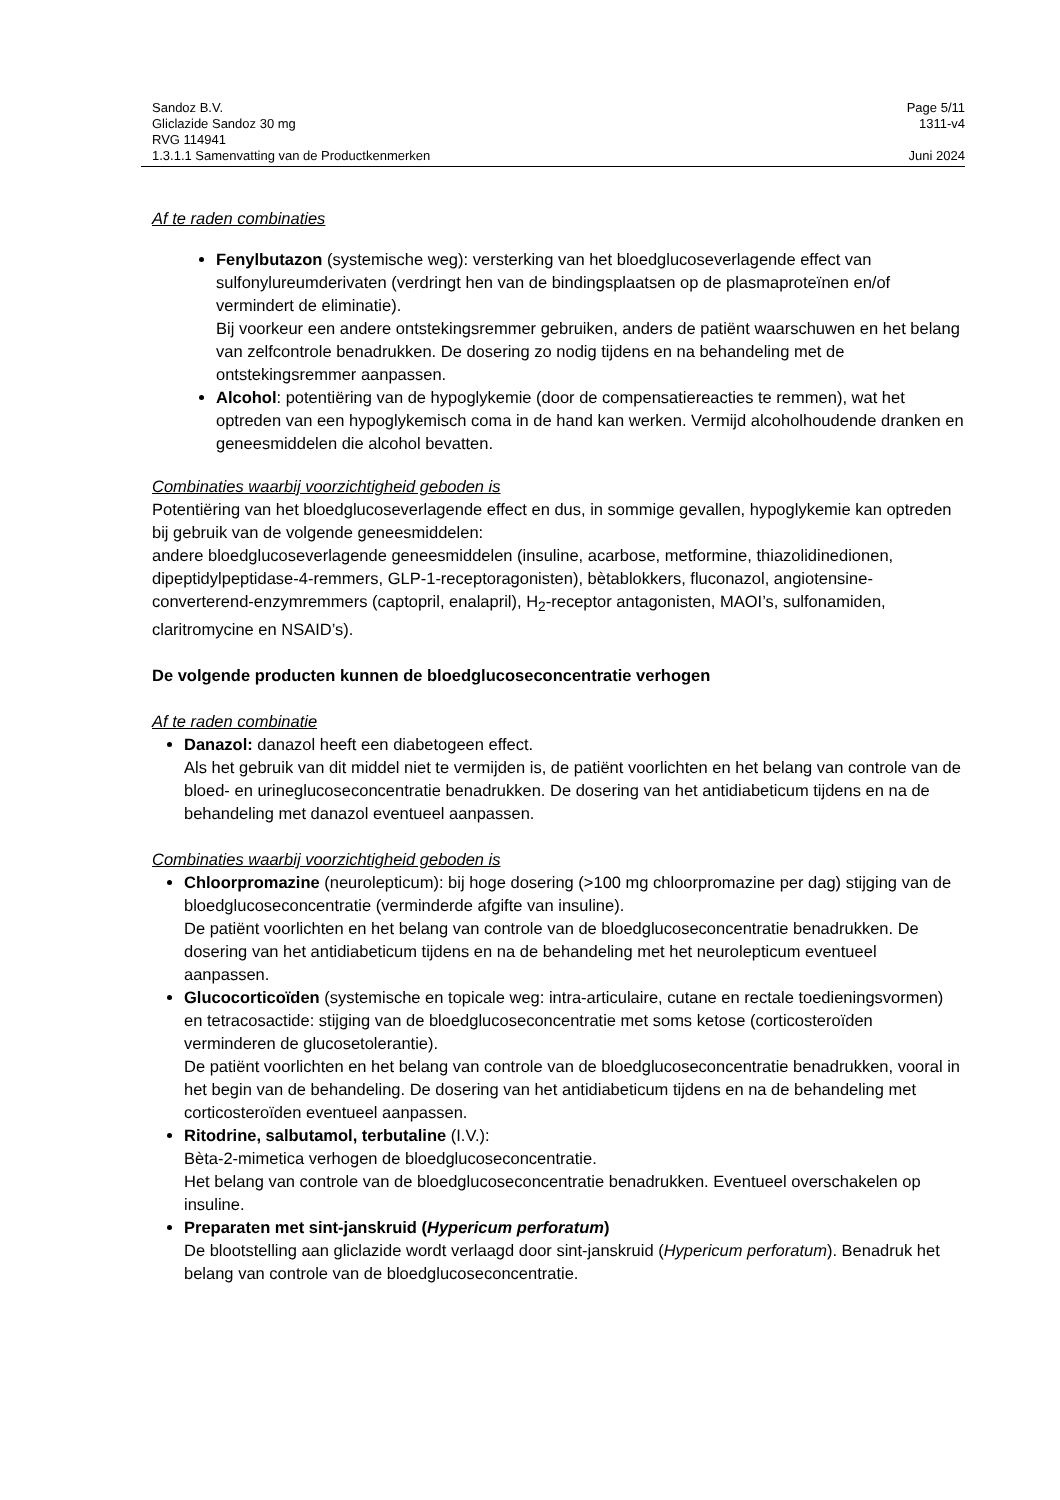Sandoz B.V. Page 5/11
Gliclazide Sandoz 30 mg 1311-v4
RVG 114941
1.3.1.1 Samenvatting van de Productkenmerken Juni 2024
Af te raden combinaties
Fenylbutazon (systemische weg): versterking van het bloedglucoseverlagende effect van sulfonylureumderivaten (verdringt hen van de bindingsplaatsen op de plasmaproteïnen en/of vermindert de eliminatie).
Bij voorkeur een andere ontstekingsremmer gebruiken, anders de patiënt waarschuwen en het belang van zelfcontrole benadrukken. De dosering zo nodig tijdens en na behandeling met de ontstekingsremmer aanpassen.
Alcohol: potentiëring van de hypoglykemie (door de compensatiereacties te remmen), wat het optreden van een hypoglykemisch coma in de hand kan werken. Vermijd alcoholhoudende dranken en geneesmiddelen die alcohol bevatten.
Combinaties waarbij voorzichtigheid geboden is
Potentiëring van het bloedglucoseverlagende effect en dus, in sommige gevallen, hypoglykemie kan optreden bij gebruik van de volgende geneesmiddelen:
andere bloedglucoseverlagende geneesmiddelen (insuline, acarbose, metformine, thiazolidinedionen, dipeptidylpeptidase-4-remmers, GLP-1-receptoragonisten), bètablokkers, fluconazol, angiotensine-converterend-enzymremmers (captopril, enalapril), H<sub>2</sub>-receptor antagonisten, MAOI’s, sulfonamiden, claritromycine en NSAID’s).
De volgende producten kunnen de bloedglucoseconcentratie verhogen
Af te raden combinatie
Danazol: danazol heeft een diabetogeen effect.
Als het gebruik van dit middel niet te vermijden is, de patiënt voorlichten en het belang van controle van de bloed- en urineglucoseconcentratie benadrukken. De dosering van het antidiabeticum tijdens en na de behandeling met danazol eventueel aanpassen.
Combinaties waarbij voorzichtigheid geboden is
Chloorpromazine (neurolepticum): bij hoge dosering (>100 mg chloorpromazine per dag) stijging van de bloedglucoseconcentratie (verminderde afgifte van insuline).
De patiënt voorlichten en het belang van controle van de bloedglucoseconcentratie benadrukken. De dosering van het antidiabeticum tijdens en na de behandeling met het neurolepticum eventueel aanpassen.
Glucocorticoïden (systemische en topicale weg: intra-articulaire, cutane en rectale toedieningsvormen) en tetracosactide: stijging van de bloedglucoseconcentratie met soms ketose (corticosteroïden verminderen de glucosetolerantie).
De patiënt voorlichten en het belang van controle van de bloedglucoseconcentratie benadrukken, vooral in het begin van de behandeling. De dosering van het antidiabeticum tijdens en na de behandeling met corticosteroïden eventueel aanpassen.
Ritodrine, salbutamol, terbutaline (I.V.):
Bèta-2-mimetica verhogen de bloedglucoseconcentratie.
Het belang van controle van de bloedglucoseconcentratie benadrukken. Eventueel overschakelen op insuline.
Preparaten met sint-janskruid (Hypericum perforatum)
De blootstelling aan gliclazide wordt verlaagd door sint-janskruid (Hypericum perforatum). Benadruk het belang van controle van de bloedglucoseconcentratie.